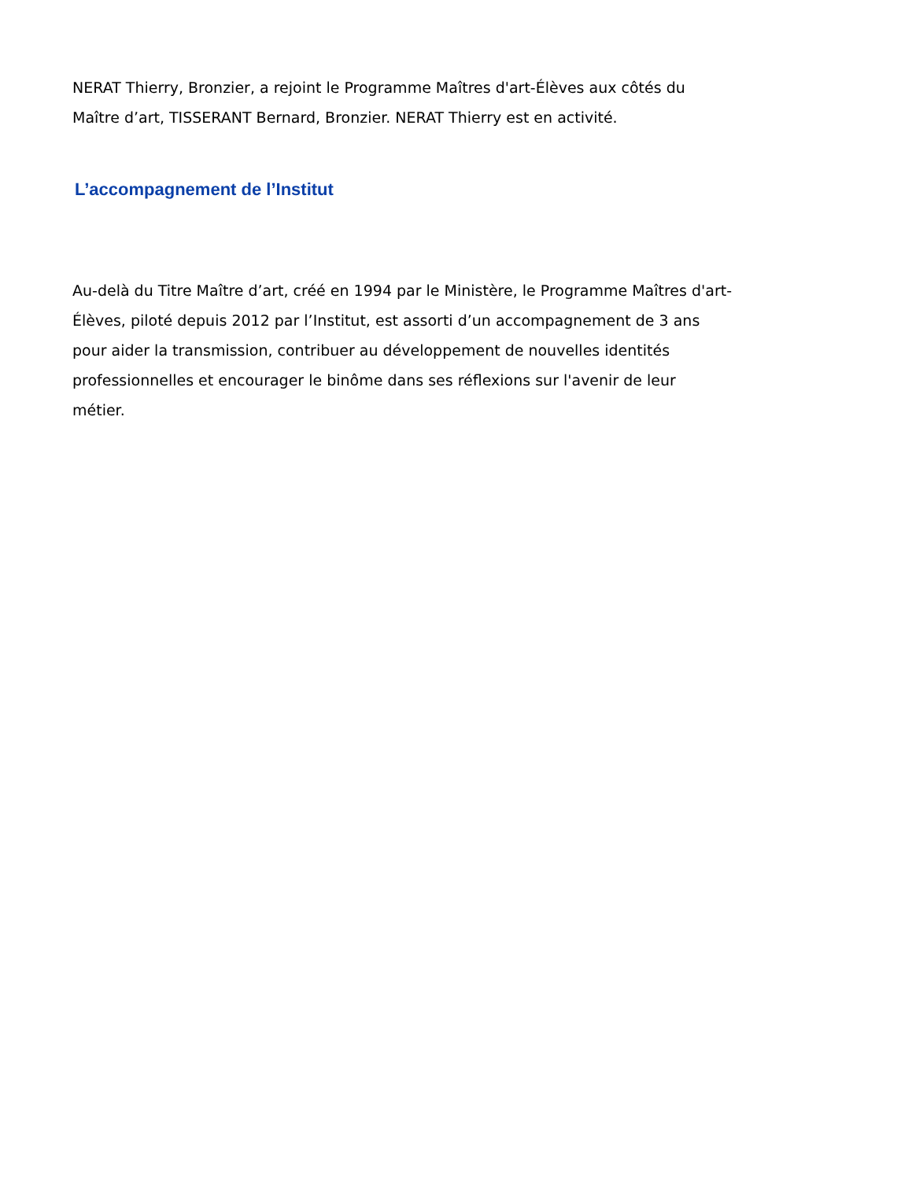NERAT Thierry, Bronzier, a rejoint le Programme Maîtres d'art-Élèves aux côtés du
Maître d’art, TISSERANT Bernard, Bronzier. NERAT Thierry est en activité.
L’accompagnement de l’Institut
Au-delà du Titre Maître d’art, créé en 1994 par le Ministère, le Programme Maîtres d'art-
Élèves, piloté depuis 2012 par l’Institut, est assorti d’un accompagnement de 3 ans
pour aider la transmission, contribuer au développement de nouvelles identités
professionnelles et encourager le binôme dans ses réflexions sur l'avenir de leur
métier.